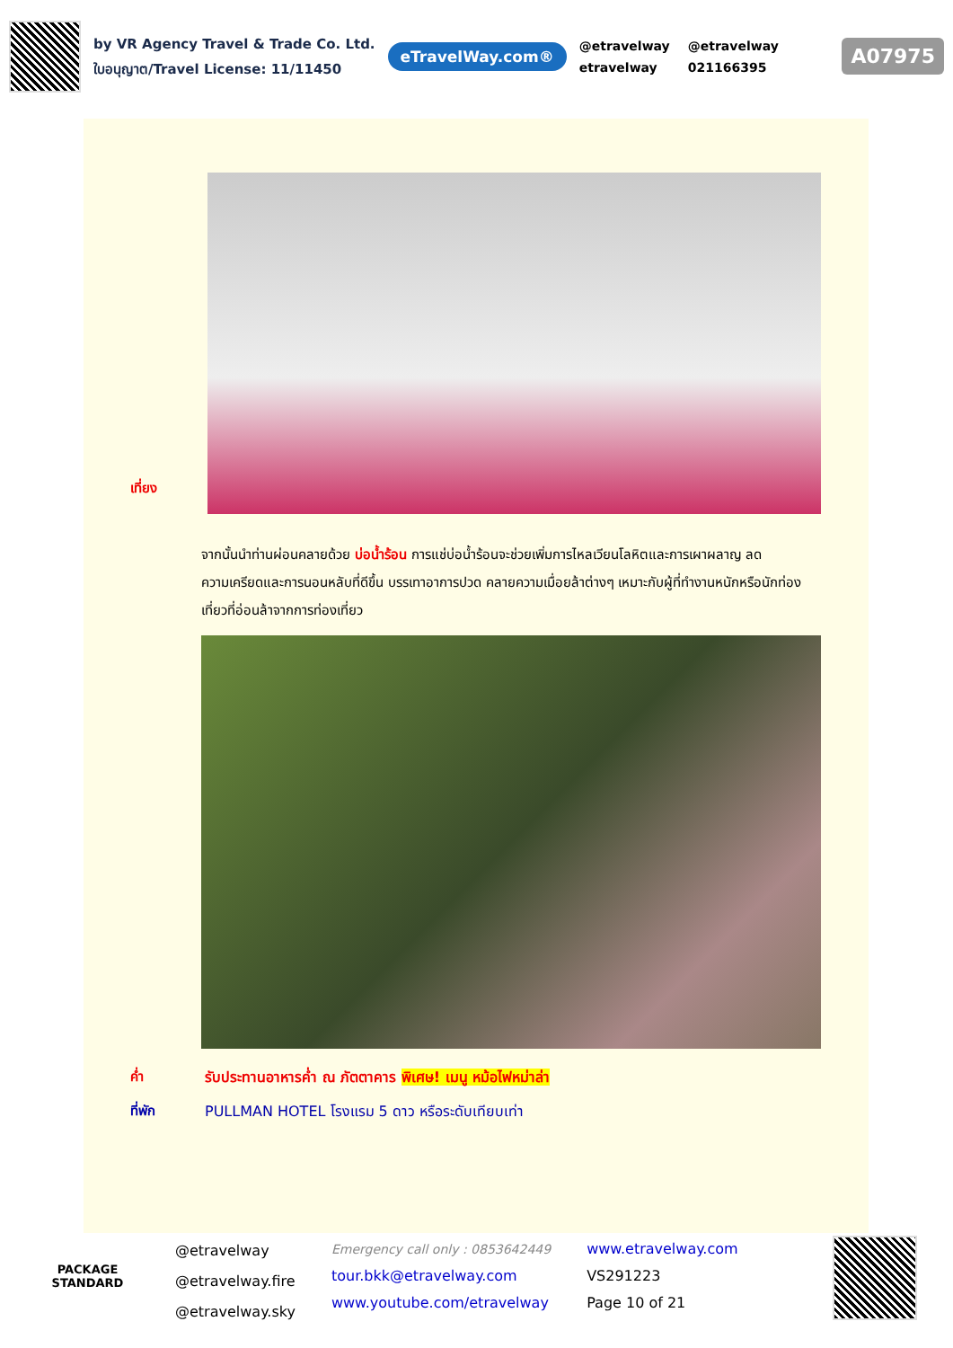by VR Agency Travel & Trade Co. Ltd.
ใบอนุญาต/Travel License: 11/11450
eTravelWay.com®
@etravelway @etravelway etravelway 021166395
A07975
เที่ยง
จากนั้นนำท่านผ่อนคลายด้วย บ่อน้ำร้อน การแช่บ่อน้ำร้อนจะช่วยเพิ่มการไหลเวียนโลหิตและการเผาผลาญ ลดความเครียดและการนอนหลับที่ดีขึ้น บรรเทาอาการปวด คลายความเมื่อยล้าต่างๆ เหมาะกับผู้ที่ทำงานหนักหรือนักท่องเที่ยวที่อ่อนล้าจากการท่องเที่ยว
ค่ำ รับประทานอาหารค่ำ ณ ภัตตาคาร พิเศษ! เมนู หม้อไฟหม่าล่า
ที่พัก PULLMAN HOTEL โรงแรม 5 ดาว หรือระดับเทียบเท่า
PACKAGE STANDARD
@etravelway
@etravelway.fire
@etravelway.sky
Emergency call only : 0853642449
tour.bkk@etravelway.com
www.youtube.com/etravelway
www.etravelway.com
VS291223
Page 10 of 21